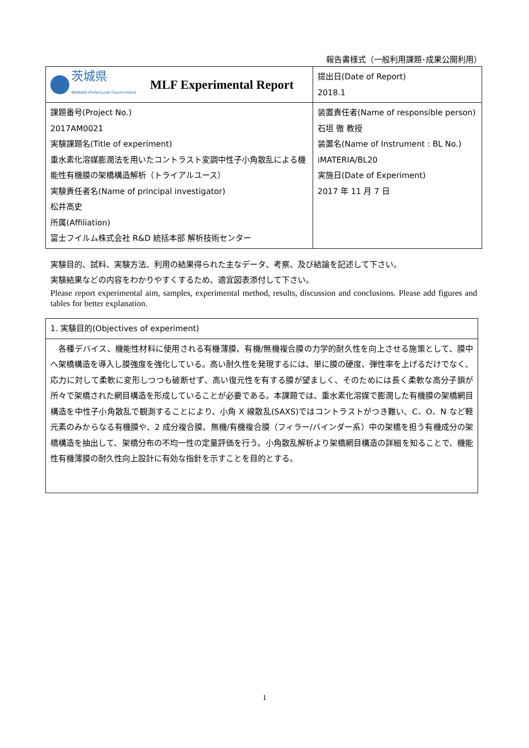報告書様式（一般利用課題･成果公開利用）
| 茨城県 IBARAKI Prefectural Government MLF Experimental Report | 提出日(Date of Report) 2018.1 |
| 課題番号(Project No.) 2017AM0021 実験課題名(Title of experiment) 重水素化溶媒膨潤法を用いたコントラスト変調中性子小角散乱による機能性有機膜の架橋構造解析（トライアルユース） 実験責任者名(Name of principal investigator) 松井高史 所属(Affiliation) 富士フイルム株式会社 R&D 統括本部 解析技術センター | 装置責任者(Name of responsible person) 石垣 徹 教授 装置名(Name of Instrument : BL No.) iMATERIA/BL20 実施日(Date of Experiment) 2017 年 11 月 7 日 |
実験目的、試料、実験方法、利用の結果得られた主なデータ、考察、及び結論を記述して下さい。
実験結果などの内容をわかりやすくするため、適宜図表添付して下さい。
Please report experimental aim, samples, experimental method, results, discussion and conclusions. Please add figures and tables for better explanation.
| 1. 実験目的(Objectives of experiment) |
| 各種デバイス、機能性材料に使用される有機薄膜、有機/無機複合膜の力学的耐久性を向上させる施策として、膜中へ架橋構造を導入し膜強度を強化している。高い耐久性を発現するには、単に膜の硬度、弾性率を上げるだけでなく、応力に対して柔軟に変形しつつも破断せず、高い復元性を有する膜が望ましく、そのためには長く柔軟な高分子鎖が所々で架橋された網目構造を形成していることが必要である。本課題では、重水素化溶媒で膨潤した有機膜の架橋網目構造を中性子小角散乱で観測することにより、小角 X 線散乱(SAXS)ではコントラストがつき難い、C、O、N など軽元素のみからなる有機膜や、2 成分複合膜、無機/有機複合膜（フィラー/バインダー系）中の架橋を担う有機成分の架橋構造を抽出して、架橋分布の不均一性の定量評価を行う。小角散乱解析より架橋網目構造の詳細を知ることで、機能性有機薄膜の耐久性向上設計に有効な指針を示すことを目的とする。 |
1